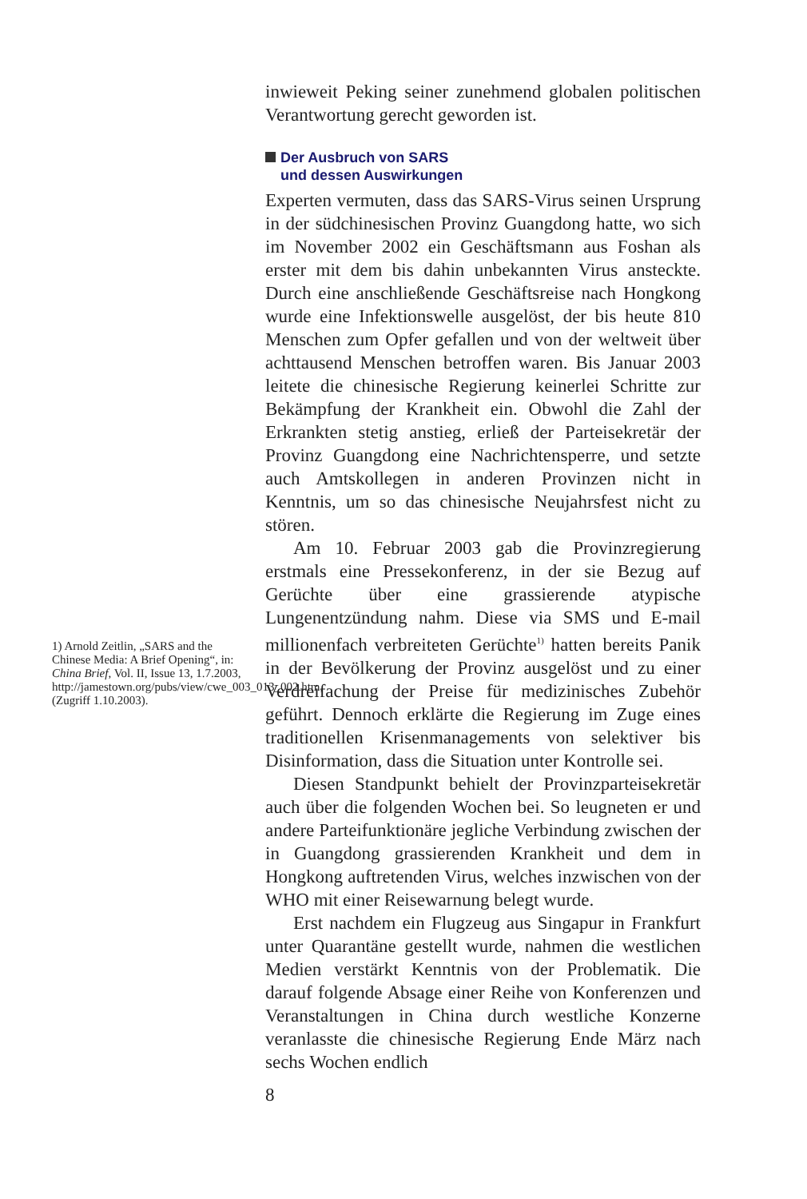1) Arnold Zeitlin, „SARS and the Chinese Media: A Brief Opening“, in: China Brief, Vol. II, Issue 13, 1.7.2003, http://jamestown.org/pubs/view/cwe_003_013_002.htm, (Zugriff 1.10.2003).
inwieweit Peking seiner zunehmend globalen politischen Verantwortung gerecht geworden ist.
Der Ausbruch von SARS
und dessen Auswirkungen
Experten vermuten, dass das SARS-Virus seinen Ursprung in der südchinesischen Provinz Guangdong hatte, wo sich im November 2002 ein Geschäftsmann aus Foshan als erster mit dem bis dahin unbekannten Virus ansteckte. Durch eine anschließende Geschäftsreise nach Hongkong wurde eine Infektionswelle ausgelöst, der bis heute 810 Menschen zum Opfer gefallen und von der weltweit über achttausend Menschen betroffen waren. Bis Januar 2003 leitete die chinesische Regierung keinerlei Schritte zur Bekämpfung der Krankheit ein. Obwohl die Zahl der Erkrankten stetig anstieg, erließ der Parteisekretär der Provinz Guangdong eine Nachrichtensperre, und setzte auch Amtskollegen in anderen Provinzen nicht in Kenntnis, um so das chinesische Neujahrsfest nicht zu stören.
Am 10. Februar 2003 gab die Provinzregierung erstmals eine Pressekonferenz, in der sie Bezug auf Gerüchte über eine grassierende atypische Lungenentzündung nahm. Diese via SMS und E-mail millionenfach verbreiteten Gerüchte<sup>1)</sup> hatten bereits Panik in der Bevölkerung der Provinz ausgelöst und zu einer Verdreifachung der Preise für medizinisches Zubehör geführt. Dennoch erklärte die Regierung im Zuge eines traditionellen Krisenmanagements von selektiver bis Disinformation, dass die Situation unter Kontrolle sei.
Diesen Standpunkt behielt der Provinzparteisekretär auch über die folgenden Wochen bei. So leugneten er und andere Parteifunktionäre jegliche Verbindung zwischen der in Guangdong grassierenden Krankheit und dem in Hongkong auftretenden Virus, welches inzwischen von der WHO mit einer Reisewarnung belegt wurde.
Erst nachdem ein Flugzeug aus Singapur in Frankfurt unter Quarantäne gestellt wurde, nahmen die westlichen Medien verstärkt Kenntnis von der Problematik. Die darauf folgende Absage einer Reihe von Konferenzen und Veranstaltungen in China durch westliche Konzerne veranlasste die chinesische Regierung Ende März nach sechs Wochen endlich
8